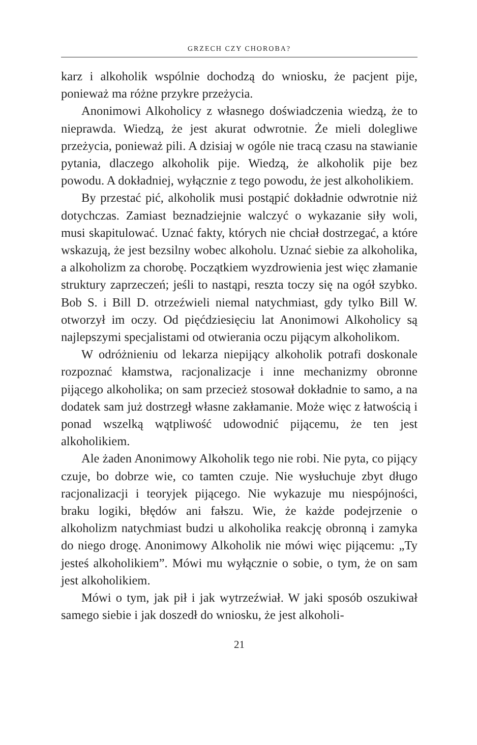GRZECH CZY CHOROBA?
karz i alkoholik wspólnie dochodzą do wniosku, że pacjent pije, ponieważ ma różne przykre przeżycia.
Anonimowi Alkoholicy z własnego doświadczenia wiedzą, że to nieprawda. Wiedzą, że jest akurat odwrotnie. Że mieli dolegliwe przeżycia, ponieważ pili. A dzisiaj w ogóle nie tracą czasu na stawianie pytania, dlaczego alkoholik pije. Wiedzą, że alkoholik pije bez powodu. A dokładniej, wyłącznie z tego powodu, że jest alkoholikiem.
By przestać pić, alkoholik musi postąpić dokładnie odwrotnie niż dotychczas. Zamiast beznadziejnie walczyć o wykazanie siły woli, musi skapitulować. Uznać fakty, których nie chciał dostrzegać, a które wskazują, że jest bezsilny wobec alkoholu. Uznać siebie za alkoholika, a alkoholizm za chorobę. Początkiem wyzdrowienia jest więc złamanie struktury zaprzeczeń; jeśli to nastąpi, reszta toczy się na ogół szybko. Bob S. i Bill D. otrzeźwieli niemal natychmiast, gdy tylko Bill W. otworzył im oczy. Od pięćdziesięciu lat Anonimowi Alkoholicy są najlepszymi specjalistami od otwierania oczu pijącym alkoholikom.
W odróżnieniu od lekarza niepijący alkoholik potrafi doskonale rozpoznać kłamstwa, racjonalizacje i inne mechanizmy obronne pijącego alkoholika; on sam przecież stosował dokładnie to samo, a na dodatek sam już dostrzegł własne zakłamanie. Może więc z łatwością i ponad wszelką wątpliwość udowodnić pijącemu, że ten jest alkoholikiem.
Ale żaden Anonimowy Alkoholik tego nie robi. Nie pyta, co pijący czuje, bo dobrze wie, co tamten czuje. Nie wysłuchuje zbyt długo racjonalizacji i teoryjek pijącego. Nie wykazuje mu niespójności, braku logiki, błędów ani fałszu. Wie, że każde podejrzenie o alkoholizm natychmiast budzi u alkoholika reakcję obronną i zamyka do niego drogę. Anonimowy Alkoholik nie mówi więc pijącemu: „Ty jesteś alkoholikiem”. Mówi mu wyłącznie o sobie, o tym, że on sam jest alkoholikiem.
Mówi o tym, jak pił i jak wytrzeźwiał. W jaki sposób oszukiwał samego siebie i jak doszedł do wniosku, że jest alkoholi-
21